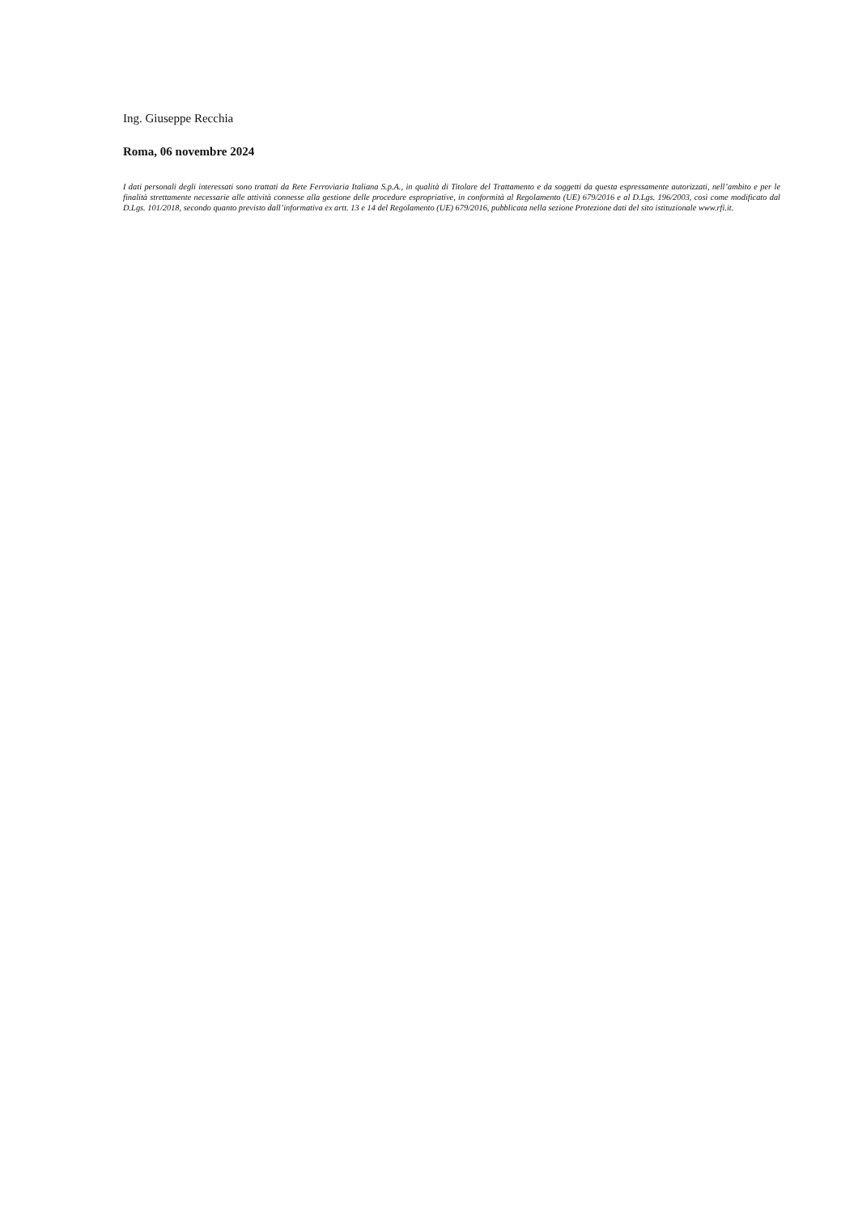Ing. Giuseppe Recchia
Roma, 06 novembre 2024
I dati personali degli interessati sono trattati da Rete Ferroviaria Italiana S.p.A., in qualità di Titolare del Trattamento e da soggetti da questa espressamente autorizzati, nell’ambito e per le finalità strettamente necessarie alle attività connesse alla gestione delle procedure espropriative, in conformità al Regolamento (UE) 679/2016 e al D.Lgs. 196/2003, così come modificato dal D.Lgs. 101/2018, secondo quanto previsto dall’informativa ex artt. 13 e 14 del Regolamento (UE) 679/2016, pubblicata nella sezione Protezione dati del sito istituzionale www.rfi.it.